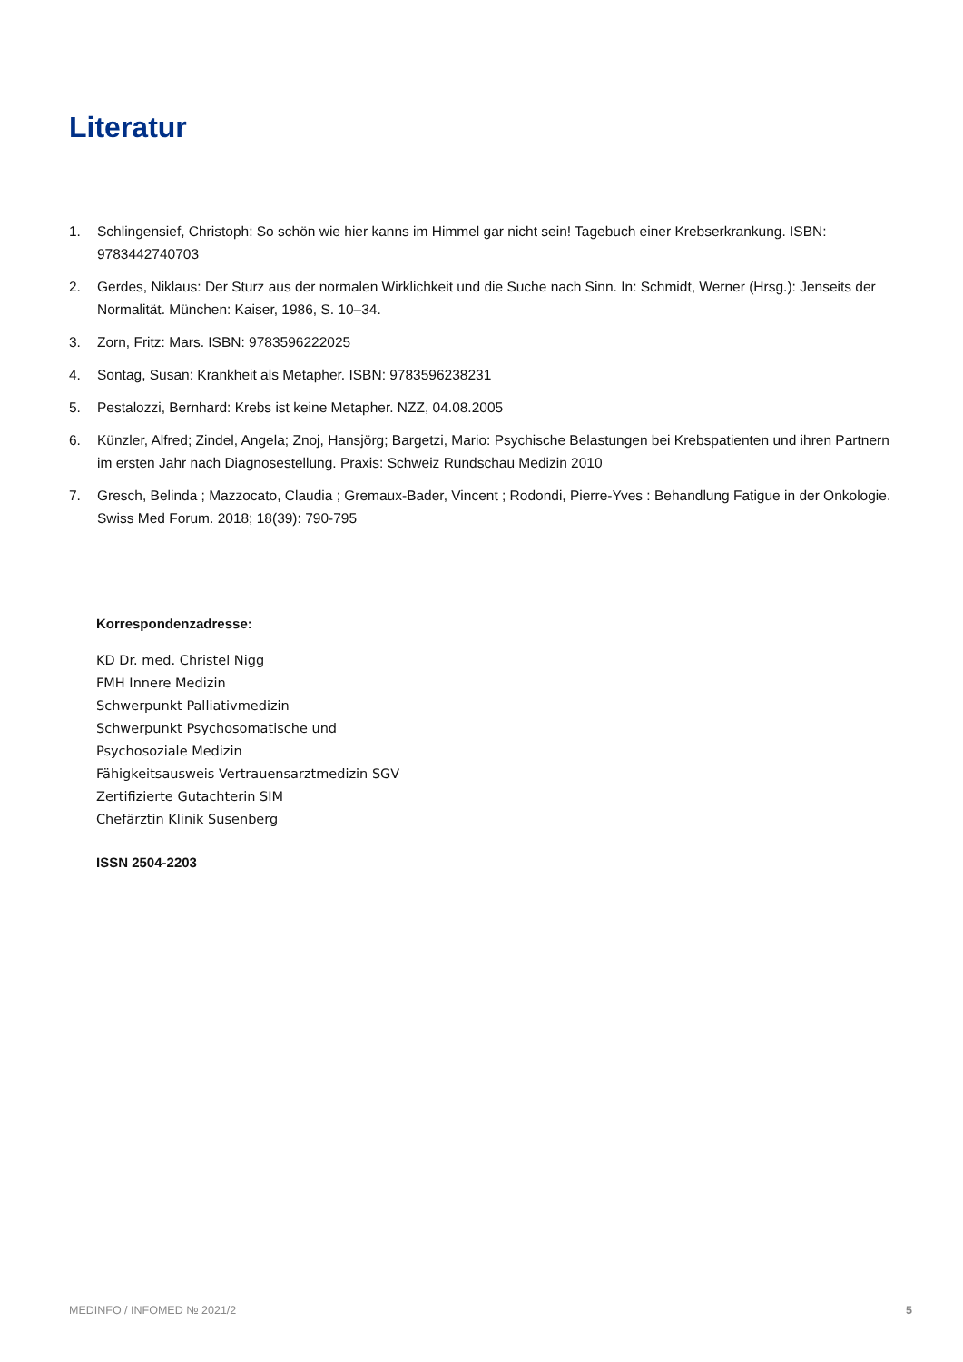Literatur
1. Schlingensief, Christoph: So schön wie hier kanns im Himmel gar nicht sein! Tagebuch einer Krebserkrankung. ISBN: 9783442740703
2. Gerdes, Niklaus: Der Sturz aus der normalen Wirklichkeit und die Suche nach Sinn. In: Schmidt, Werner (Hrsg.): Jenseits der Normalität. München: Kaiser, 1986, S. 10–34.
3. Zorn, Fritz: Mars. ISBN: 9783596222025
4. Sontag, Susan: Krankheit als Metapher. ISBN: 9783596238231
5. Pestalozzi, Bernhard: Krebs ist keine Metapher. NZZ, 04.08.2005
6. Künzler, Alfred; Zindel, Angela; Znoj, Hansjörg; Bargetzi, Mario: Psychische Belastungen bei Krebspatienten und ihren Partnern im ersten Jahr nach Diagnosestellung. Praxis: Schweiz Rundschau Medizin 2010
7. Gresch, Belinda ; Mazzocato, Claudia ; Gremaux-Bader, Vincent ; Rodondi, Pierre-Yves : Behandlung Fatigue in der Onkologie. Swiss Med Forum. 2018; 18(39): 790-795
Korrespondenzadresse:
KD Dr. med. Christel Nigg
FMH Innere Medizin
Schwerpunkt Palliativmedizin
Schwerpunkt Psychosomatische und
Psychosoziale Medizin
Fähigkeitsausweis Vertrauensarztmedizin SGV
Zertifizierte Gutachterin SIM
Chefärztin Klinik Susenberg
ISSN 2504-2203
MEDINFO / INFOMED № 2021/2 5